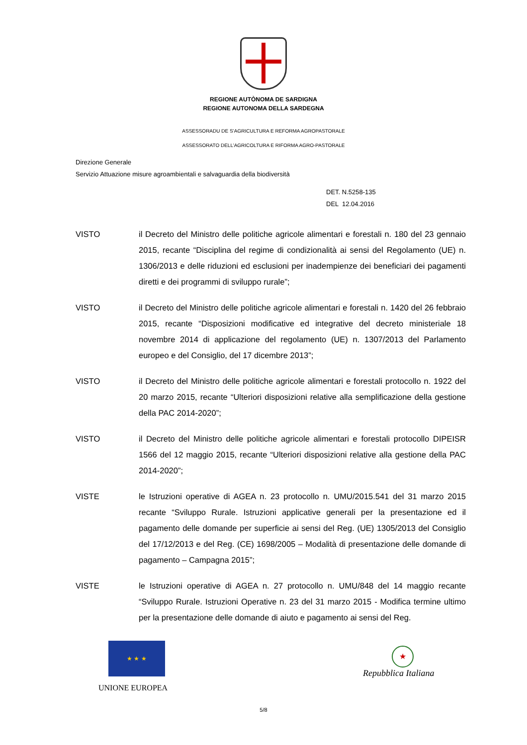REGIONE AUTÒNOMA DE SARDIGNA
REGIONE AUTONOMA DELLA SARDEGNA
ASSESSORADU DE S’AGRICULTURA E REFORMA AGROPASTORALE
ASSESSORATO DELL’AGRICOLTURA E RIFORMA AGRO-PASTORALE
Direzione Generale
Servizio Attuazione misure agroambientali e salvaguardia della biodiversità
DET. N.5258-135
DEL 12.04.2016
VISTO il Decreto del Ministro delle politiche agricole alimentari e forestali n. 180 del 23 gennaio 2015, recante “Disciplina del regime di condizionalità ai sensi del Regolamento (UE) n. 1306/2013 e delle riduzioni ed esclusioni per inadempienze dei beneficiari dei pagamenti diretti e dei programmi di sviluppo rurale”;
VISTO il Decreto del Ministro delle politiche agricole alimentari e forestali n. 1420 del 26 febbraio 2015, recante “Disposizioni modificative ed integrative del decreto ministeriale 18 novembre 2014 di applicazione del regolamento (UE) n. 1307/2013 del Parlamento europeo e del Consiglio, del 17 dicembre 2013”;
VISTO il Decreto del Ministro delle politiche agricole alimentari e forestali protocollo n. 1922 del 20 marzo 2015, recante “Ulteriori disposizioni relative alla semplificazione della gestione della PAC 2014-2020”;
VISTO il Decreto del Ministro delle politiche agricole alimentari e forestali protocollo DIPEISR 1566 del 12 maggio 2015, recante “Ulteriori disposizioni relative alla gestione della PAC 2014-2020”;
VISTE le Istruzioni operative di AGEA n. 23 protocollo n. UMU/2015.541 del 31 marzo 2015 recante “Sviluppo Rurale. Istruzioni applicative generali per la presentazione ed il pagamento delle domande per superficie ai sensi del Reg. (UE) 1305/2013 del Consiglio del 17/12/2013 e del Reg. (CE) 1698/2005 – Modalità di presentazione delle domande di pagamento – Campagna 2015”;
VISTE le Istruzioni operative di AGEA n. 27 protocollo n. UMU/848 del 14 maggio recante “Sviluppo Rurale. Istruzioni Operative n. 23 del 31 marzo 2015 - Modifica termine ultimo per la presentazione delle domande di aiuto e pagamento ai sensi del Reg.
★ ★ ★
UNIONE EUROPEA
★
Repubblica Italiana
5/8